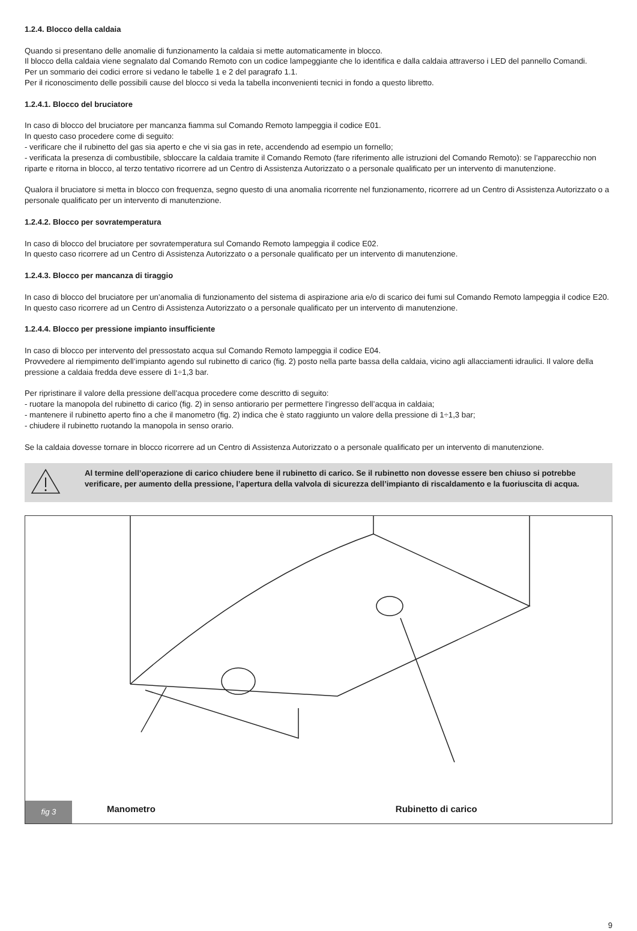1.2.4. Blocco della caldaia
Quando si presentano delle anomalie di funzionamento la caldaia si mette automaticamente in blocco.
Il blocco della caldaia viene segnalato dal Comando Remoto con un codice lampeggiante che lo identifica e dalla caldaia attraverso i LED del pannello Comandi.
Per un sommario dei codici errore si vedano le tabelle 1 e 2 del paragrafo 1.1.
Per il riconoscimento delle possibili cause del blocco si veda la tabella inconvenienti tecnici in fondo a questo libretto.
1.2.4.1. Blocco del bruciatore
In caso di blocco del bruciatore per mancanza fiamma sul Comando Remoto lampeggia il codice E01.
In questo caso procedere come di seguito:
- verificare che il rubinetto del gas sia aperto e che vi sia gas in rete, accendendo ad esempio un fornello;
- verificata la presenza di combustibile, sbloccare la caldaia tramite il Comando Remoto (fare riferimento alle istruzioni del Comando Remoto): se l’apparecchio non riparte e ritorna in blocco, al terzo tentativo ricorrere ad un Centro di Assistenza Autorizzato o a personale qualificato per un intervento di manutenzione.
Qualora il bruciatore si metta in blocco con frequenza, segno questo di una anomalia ricorrente nel funzionamento, ricorrere ad un Centro di Assistenza Autorizzato o a personale qualificato per un intervento di manutenzione.
1.2.4.2. Blocco per sovratemperatura
In caso di blocco del bruciatore per sovratemperatura sul Comando Remoto lampeggia il codice E02.
In questo caso ricorrere ad un Centro di Assistenza Autorizzato o a personale qualificato per un intervento di manutenzione.
1.2.4.3. Blocco per mancanza di tiraggio
In caso di blocco del bruciatore per un’anomalia di funzionamento del sistema di aspirazione aria e/o di scarico dei fumi sul Comando Remoto lampeggia il codice E20.
In questo caso ricorrere ad un Centro di Assistenza Autorizzato o a personale qualificato per un intervento di manutenzione.
1.2.4.4. Blocco per pressione impianto insufficiente
In caso di blocco per intervento del pressostato acqua sul Comando Remoto lampeggia il codice E04.
Provvedere al riempimento dell’impianto agendo sul rubinetto di carico (fig. 2) posto nella parte bassa della caldaia, vicino agli allacciamenti idraulici. Il valore della pressione a caldaia fredda deve essere di 1÷1,3 bar.
Per ripristinare il valore della pressione dell’acqua procedere come descritto di seguito:
- ruotare la manopola del rubinetto di carico (fig. 2) in senso antiorario per permettere l’ingresso dell’acqua in caldaia;
- mantenere il rubinetto aperto fino a che il manometro (fig. 2) indica che è stato raggiunto un valore della pressione di 1÷1,3 bar;
- chiudere il rubinetto ruotando la manopola in senso orario.
Se la caldaia dovesse tornare in blocco ricorrere ad un Centro di Assistenza Autorizzato o a personale qualificato per un intervento di manutenzione.
Al termine dell’operazione di carico chiudere bene il rubinetto di carico. Se il rubinetto non dovesse essere ben chiuso si potrebbe verificare, per aumento della pressione, l’apertura della valvola di sicurezza dell’impianto di riscaldamento e la fuoriuscita di acqua.
fig 3
Manometro
Rubinetto di carico
9